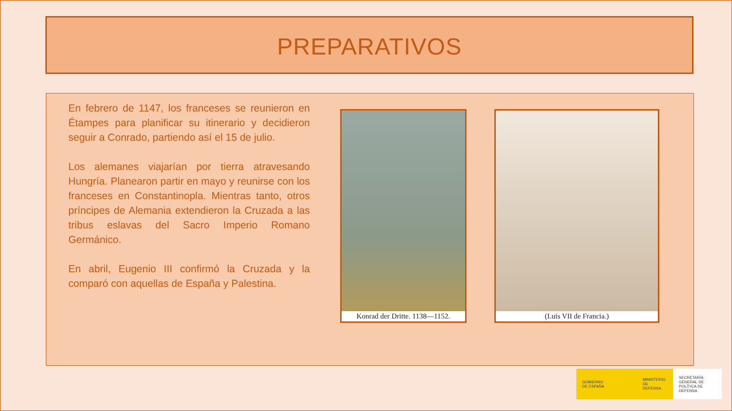PREPARATIVOS
En febrero de 1147, los franceses se reunieron en Étampes para planificar su itinerario y decidieron seguir a Conrado, partiendo así el 15 de julio.
Los alemanes viajarían por tierra atravesando Hungría. Planearon partir en mayo y reunirse con los franceses en Constantinopla. Mientras tanto, otros príncipes de Alemania extendieron la Cruzada a las tribus eslavas del Sacro Imperio Romano Germánico.
En abril, Eugenio III confirmó la Cruzada y la comparó con aquellas de España y Palestina.
Konrad der Dritte. 1138—1152.
(Luis VII de Francia.)
GOBIERNO
DE ESPAÑA
MINISTERIO
DE DEFENSA
SECRETARÍA GENERAL DE
POLÍTICA DE DEFENSA